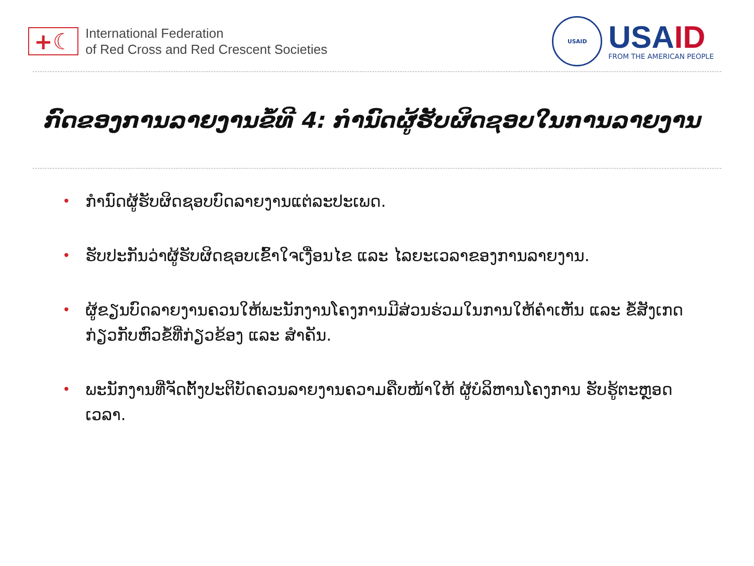+☾
International Federation
of Red Cross and Red Crescent Societies
USAID
USAID
FROM THE AMERICAN PEOPLE
ກົດຂອງການລາຍງານຂໍ້ທີ 4: ກຳນົດຜູ້ຮັບຜິດຊອບໃນການລາຍງານ
• ກຳນົດຜູ້ຮັບຜິດຊອບບົດລາຍງານແຕ່ລະປະເພດ.
• ຮັບປະກັນວ່າຜູ້ຮັບຜິດຊອບເຂົ້າໃຈເງື່ອນໄຂ ແລະ ໄລຍະເວລາຂອງການລາຍງານ.
• ຜູ້ຂຽນບົດລາຍງານຄວນໃຫ້ພະນັກງານໂຄງການມີສ່ວນຮ່ວມໃນການໃຫ້ຄຳເຫັນ ແລະ ຂໍ້ສັງເກດກ່ຽວກັບຫົວຂໍ້ທີ່ກ່ຽວຂ້ອງ ແລະ ສຳຄັນ.
• ພະນັກງານທີ່ຈັດຕັ້ງປະຕິບັດຄວນລາຍງານຄວາມຄືບໜ້າໃຫ້ ຜູ້ບໍລິຫານໂຄງການ ຮັບຮູ້ຕະຫຼອດເວລາ.